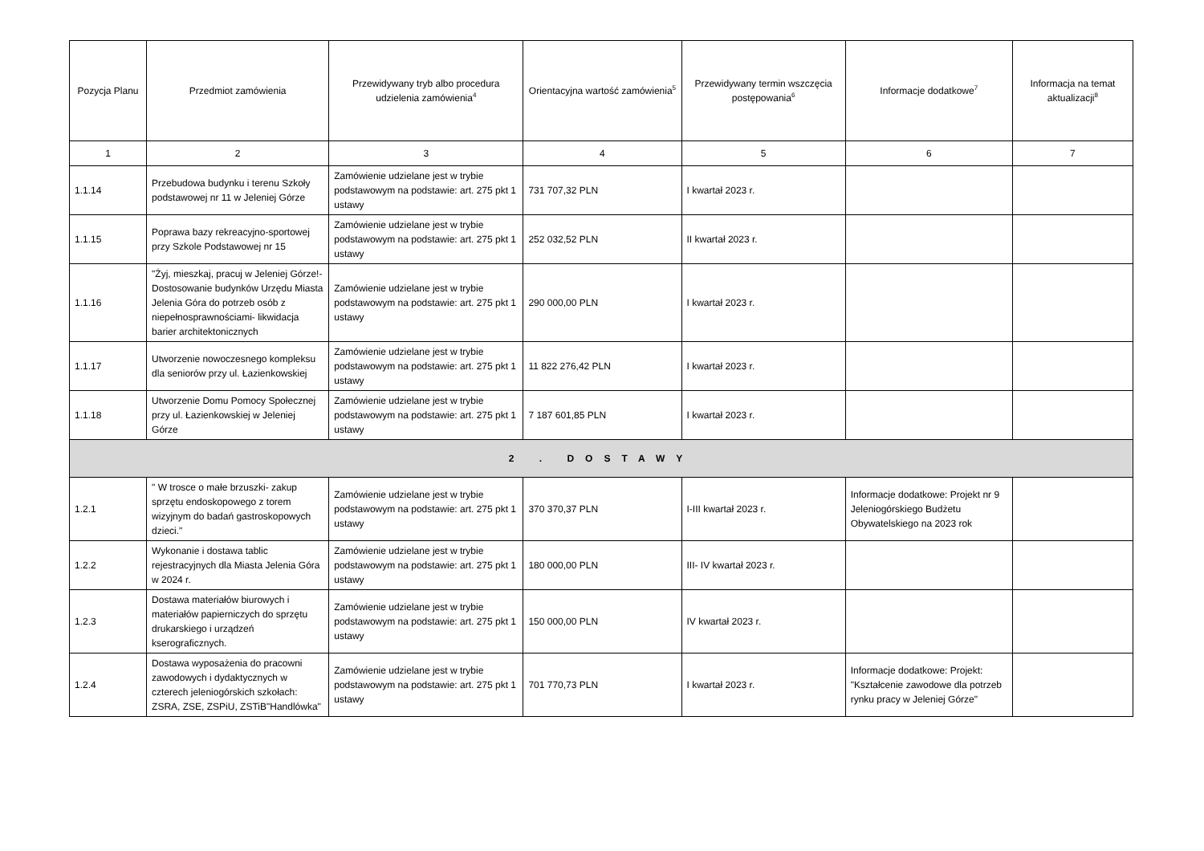| Pozycja Planu | Przedmiot zamówienia | Przewidywany tryb albo procedura udzielenia zamówienia<sup>4</sup> | Orientacyjna wartość zamówienia<sup>5</sup> | Przewidywany termin wszczęcia postępowania<sup>6</sup> | Informacje dodatkowe<sup>7</sup> | Informacja na temat aktualizacji<sup>8</sup> |
| --- | --- | --- | --- | --- | --- | --- |
| 1 | 2 | 3 | 4 | 5 | 6 | 7 |
| 1.1.14 | Przebudowa budynku i terenu Szkoły podstawowej nr 11 w Jeleniej Górze | Zamówienie udzielane jest w trybie podstawowym na podstawie: art. 275 pkt 1 ustawy | 731 707,32 PLN | I kwartał 2023 r. | | |
| 1.1.15 | Poprawa bazy rekreacyjno-sportowej przy Szkole Podstawowej nr 15 | Zamówienie udzielane jest w trybie podstawowym na podstawie: art. 275 pkt 1 ustawy | 252 032,52 PLN | II kwartał 2023 r. | | |
| 1.1.16 | "Żyj, mieszkaj, pracuj w Jeleniej Górze!- Dostosowanie budynków Urzędu Miasta Jelenia Góra do potrzeb osób z niepełnosprawnościami- likwidacja barier architektonicznych | Zamówienie udzielane jest w trybie podstawowym na podstawie: art. 275 pkt 1 ustawy | 290 000,00 PLN | I kwartał 2023 r. | | |
| 1.1.17 | Utworzenie nowoczesnego kompleksu dla seniorów przy ul. Łazienkowskiej | Zamówienie udzielane jest w trybie podstawowym na podstawie: art. 275 pkt 1 ustawy | 11 822 276,42 PLN | I kwartał 2023 r. | | |
| 1.1.18 | Utworzenie Domu Pomocy Społecznej przy ul. Łazienkowskiej w Jeleniej Górze | Zamówienie udzielane jest w trybie podstawowym na podstawie: art. 275 pkt 1 ustawy | 7 187 601,85 PLN | I kwartał 2023 r. | | |
| 2 . DOSTAWY | | | | | | |
| 1.2.1 | " W trosce o małe brzuszki- zakup sprzętu endoskopowego z torem wizyjnym do badań gastroskopowych dzieci." | Zamówienie udzielane jest w trybie podstawowym na podstawie: art. 275 pkt 1 ustawy | 370 370,37 PLN | I-III kwartał 2023 r. | Informacje dodatkowe: Projekt nr 9 Jeleniogórskiego Budżetu Obywatelskiego na 2023 rok | |
| 1.2.2 | Wykonanie i dostawa tablic rejestracyjnych dla Miasta Jelenia Góra w 2024 r. | Zamówienie udzielane jest w trybie podstawowym na podstawie: art. 275 pkt 1 ustawy | 180 000,00 PLN | III- IV kwartał 2023 r. | | |
| 1.2.3 | Dostawa materiałów biurowych i materiałów papierniczych do sprzętu drukarskiego i urządzeń kserograficznych. | Zamówienie udzielane jest w trybie podstawowym na podstawie: art. 275 pkt 1 ustawy | 150 000,00 PLN | IV kwartał 2023 r. | | |
| 1.2.4 | Dostawa wyposażenia do pracowni zawodowych i dydaktycznych w czterech jeleniogórskich szkołach: ZSRA, ZSE, ZSPiU, ZSTiB"Handlówka" | Zamówienie udzielane jest w trybie podstawowym na podstawie: art. 275 pkt 1 ustawy | 701 770,73 PLN | I kwartał 2023 r. | Informacje dodatkowe: Projekt: "Kształcenie zawodowe dla potrzeb rynku pracy w Jeleniej Górze" | |